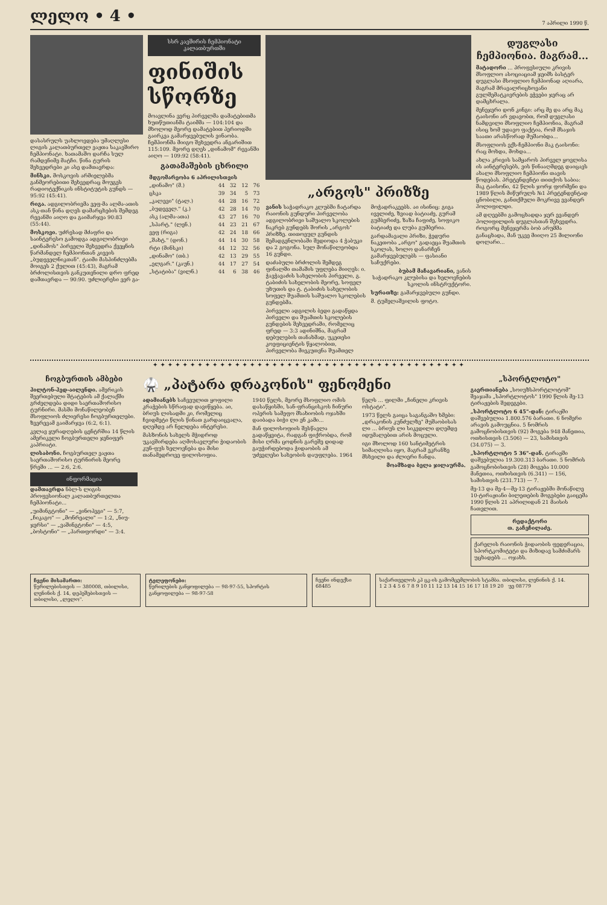ლელო • 4 •
7 აპრილი 1990 წ.
დასასრულს უახლოვდება უმაღლესი ლიგის კალათბურთელ ვაჟთა საკავშირო ჩემპიონატი. ხათამაშო დარჩა სულ რამდენიმე მატჩი. წინა ტურის შეხვედრები კი ასე დამთავრდა:
მინსკი. მოსკოვის არმიელებმა განმეორებითი შეხვედრაც მოუგეს რადიოტექნიკის ინსტიტუტის გუნდს — 95:92 (45:41).
რიგა. ადგილობრივმა ვეფ-მა ალმა-ათის ასკ-თან წინა დღეს დამარცხების შემდეგ რევანში აიღო და გაიმარჯვა 90:83 (55:44).
მოსკოვი. უძრესად მძაფრი და საინტერესო გამოდგა ადგილობრივი „დინამოს" პირველი შეხვედრა ქვეყნის წარმანდელ ჩემპიონთან კიევის „ბუდეველნიკთან". ტაიმი მასპინძლებმა მოიგეს 2 ქულით (45:43), მაგრამ ბრძოლისთვის განკუთვნილი დრო ფრედ დამთავრდა — 90:90. უძლიერესი ვერ გა-
სსრ კავშირის ჩემპიონატი კალათბურთში
ფინიშის სწორზე
მოავლინა ვერც პირველმა დამატებითმა ხუთწუთიანმა ტაიმმა — 104:104 და მხოლოდ მეორე დამატებით პერიოდში გაირკვა გამარჯვებულის ვინაობა. ჩემპიონმა მიიგო შეხვედრა ანგარიშით 115:109. მეორე დღეს „დინამომ" რევანში აიღო — 109:92 (58:41).
გათამაშების ცხრილი
| მდგომარეობა 6 აპრილისთვის | | | | |
| --- | --- | --- | --- | --- |
| „დინამო" (მ.) | 44 | 32 | 12 | 76 |
| ცსკა | 39 | 34 | 5 | 73 |
| „კალევი" (ტალ.) | 44 | 28 | 16 | 72 |
| „ბუდეველ." (კ.) | 42 | 28 | 14 | 70 |
| ასკ (ალმა-ათა) | 43 | 27 | 16 | 70 |
| „სპარტ." (ლენ.) | 44 | 23 | 21 | 67 |
| ვეფ (რიგა) | 42 | 24 | 18 | 66 |
| „შახტ." (დონ.) | 44 | 14 | 30 | 58 |
| რტი (მინსკი) | 44 | 12 | 32 | 56 |
| „დინამო" (თბ.) | 42 | 13 | 29 | 55 |
| „ელგარ." (კაუნ.) | 44 | 17 | 27 | 54 |
| „სტატიბა" (ვილნ.) | 44 | 6 | 38 | 46 |
„არგოს" პრიზზე
ვანის საჭადრაკო კლუბში ჩატარდა რაიონის გუნდური პირველობა ადგილობრივი საშუალო სკოლების ნაკრებ გუნდებს შორის „არგოს" პრიზზე. თითოეულ გუნდის შემადგენლობაში შედიოდა 4 ჭაბუკი და 2 გოგონა. სულ მონაწილეობდა 16 გუნდი.
დაძაბული ბრძოლის შემდეგ ფინალში თამაშის უფლება მიიღეს: ი. ჭავჭავაძის სახელობის პირველი, გ. ტაბიძის სახელობის მეორე, სოფელ უხუთის და ტ. ტაბიძის სახელობის სოფელ შუამთის საშუალო სკოლების გუნდებმა.
პირველი ადგილის ბედი გადაწყდა პირველი და შუამთის სკოლების გუნდების შეხვედრაში, რომელიც ფრედ — 3:3 ადინიშნა, მაგრამ დებულების თანახმად, უკეთესი კოეფიციენტის წყალობით, პირველობა მიეკუთვნა შუამთელ
მოჭადრაკეებს. აი ისინიც: გიგა იველიძე, ზვიად ბატიაძე, გურამ გუმბერიძე, ზაზა ჩაფიძე, სოფიკო ბატიაძე და ლუბა გუმბერია.
გარდამავალი პრიზი, ჭედური ნაკეთობა „არგო" გადაეცა შუამთის სკოლას, ხოლო დანარჩენ გამარჯვებულებს — ფასიანი საჩუქრები.
ბუბამ მაჩავარიანი, ვანის საჭადრაკო კლუბისა და ხელოვნების სკოლის ინსტრუქტორი.
სურათზე: გამარჯვებული გუნდი.
მ. ტუმელაშვილის ფოტო.
დუგლასი ჩემპიონია. მაგრამ...
მატადორი ... პროფესიული კრივის მსოფლიო ასოციაციამ ჯეიმს ბასტერ დუგლასი მსოფლიო ჩემპიონად აღიარა, მაგრამ მრავალრიცხოვანი გულშემატკივრების ეჭვები ჯერაც არ დამცხრალა.
მენეჯერი დონ კინგი: არც მე და არც მაკ ტაისონი არ ვდავობთ, რომ დუგლასი ნამდვილი მსოფლიო ჩემპიონია, მაგრამ ისიც ხომ უდავო ფაქტია, რომ მსაჯის საათი არასწორად მუშაობდა...
მსოფლიოს ექს-ჩემპიონი მაკ ტაისონი: რაც მოხდა, მოხდა...
ახლა კრივის სამყაროს პირველ ყოვლისა ის აინტერესებს, ვის წინააღმდეგ დაიცავს ახალი მსოფლიო ჩემპიონი თავის წოდებას. პრეტენდენტი თითქოს საბია: მაკ ტაისონი, 42 წლის ჯორჯ ფორმენი და 1989 წლის მიწურულს №1 პრეტენდენტად ცნობილი, განთქმული მოკრივე ევანდერ ჰოლიფილდი.
ამ დღეებში გამოცხადდა ჯერ ევანდერ ჰოლიფილდის დუგლასთან შეხვედრა. როგორც მენეჯერმა ბობ არუმმა განაცხადა, მან უკვე მიიღო 25 მილიონი დოლარი...
✦✦✦✦✦✦✦✦✦✦✦✦✦✦✦✦✦✦✦✦✦✦✦✦✦✦✦✦✦✦✦✦✦✦✦✦✦✦✦✦✦✦
ჩოგბურთის ამბები
ჰილტონ-ჰედ-აილენდი. ამერიკის შეერთებული შტატების ამ ქალაქში გრძელდება დიდი საერთაშორისო ტურნირი. მასში მონაწილეობენ მსოფლიოს ძლიერესი ჩოგბურთელები. ზვერევამ გაიმარჯვა (6:2, 6:1).
კვლავ ყურადღების ცენტრშია 14 წლის ამერიკელი ჩოგბურთელი ჯენიფერ კაპრიატი.
ლისაბონი. ჩოგბურთელ ვაჟთა საერთაშორისო ტურნირის მეორე წრეში ... — 2:6, 2:6.
ინფორმაცია
დამთავრდა ნბლ-ს ლიგის პროფესიონალ კალათბურთელთა ჩემპიონატი...
„უიმინგტონი" — „ვინოპეგი" — 5:7, „ჩიკაგო" — „მონრეალი" — 1:2, „ნიუ-ჯერსი" — „ვაშინგტონი" — 4:5, „ბოსტონი" — „ჰართფორდი" — 3:4.
🥋 „პატარა დრაკონის" ფენომენი
ადამიანებს საჩვეულით ყოფილი კრაჭების სწრაფად დავიწყება. აი, ბრიუს ლისადმი კი, რომელიც ჩვიდმეტი წლის წინათ გარდაიცვალა, დღემდე არ ნელდება ინტერესი.
მასზონის სახელს მჭიდროდ უკავშირდება აღმოსავლური ჭიდაობის კუნ-ფუს ხელოვნება და მისი თანამედროვე ფილოსოფია.
1940 წელს, მეორე მსოფლიო ომის დასაწყისში, სან-ფრანცისკოს ჩინური ოპერის სამეფო მსახიობის ოჯახში დაიბადა ბიჭი ლი ენ კამი...
მან ფილოსოფიის შესწავლა გადაწყვიტა, რადგან ფიქრობდა, რომ მისი ღრმა ცოდნის გარეშე დიდად გაუჭირდებოდა ჭიდაობის ამ უძველესი სახეობის დაუფლება. 1964 წელს ... ფილმი „ჩინელი კრივის ოსტატი".
1973 წელს გაიცა საგანგაშო ხმები: „დრაკონის კუნძულზე" მუშაობისას ლი ... ბრიუს ლი სიკვდილი დღემდე იდუმალებით არის მოცული.
იგი მხოლოდ 160 სანტიმეტრის სიმაღლისა იყო, მაგრამ ეკრანზე მსხვილი და ძლიერი ჩანდა.
მოამზადა ბელა ჯილაურმა.
„სპორტლოტო"
გაერთიანება „სოიუზსპორტლოტომ" შეაჯამა „სპორტლოტოს" 1990 წლის მე-13 ტირაჟების შედეგები.
„სპორტლოტო 6 45"-დან: ტირაჟში დაშვებულია 1.800.576 ბარათი. 6 ნომერი არავის გამოუცნია. 5 ნომრის გამოცნობისთვის (92) მოგება 948 მანეთია, ოთხისთვის (3.506) — 23, სამისთვის (34.075) — 3.
„სპორტლოტო 5 36"-დან. ტირაჟში დაშვებულია 19.300.313 ბარათი. 5 ნომრის გამოცნობისთვის (28) მოგება 10.000 მანეთია, ოთხისთვის (6.341) — 156, სამისთვის (231.713) — 7.
მე-13 და მე-4—მე-13 ტირაჟებში მონაწილე 10-ტირაჟიანი ბილეთების მოგებები გაიცემა 1990 წლის 21 აპრილიდან 21 მაისის ჩათვლით.
რედაქტორი
თ. გაჩეჩილაძე.
ქარელის რაიონის ჭიდაობის ფედერაცია, სპორტკომიტეტი და მიზიდავ სამძიმარს უცხადებს ... ოჯახს.
ჩვენი მისამართი:
წერილებისთვის — 380008, თბილისი, ლენინის ქ. 14, დეპეშებისთვის — თბილისი, „ლელო".
ტელეფონები:
წერილების განყოფილება — 98-97-55, სპორტის განყოფილება — 98-97-58
ჩვენი ინდექსი 68485 საქართველოს კპ ცკ-ის გამომცემლობის სტამბა. თბილისი, ლენინის ქ. 14.
1 2 3 4 5 6 7 8 9 10 11 12 13 14 15 16 17 18 19 20 უე 08779